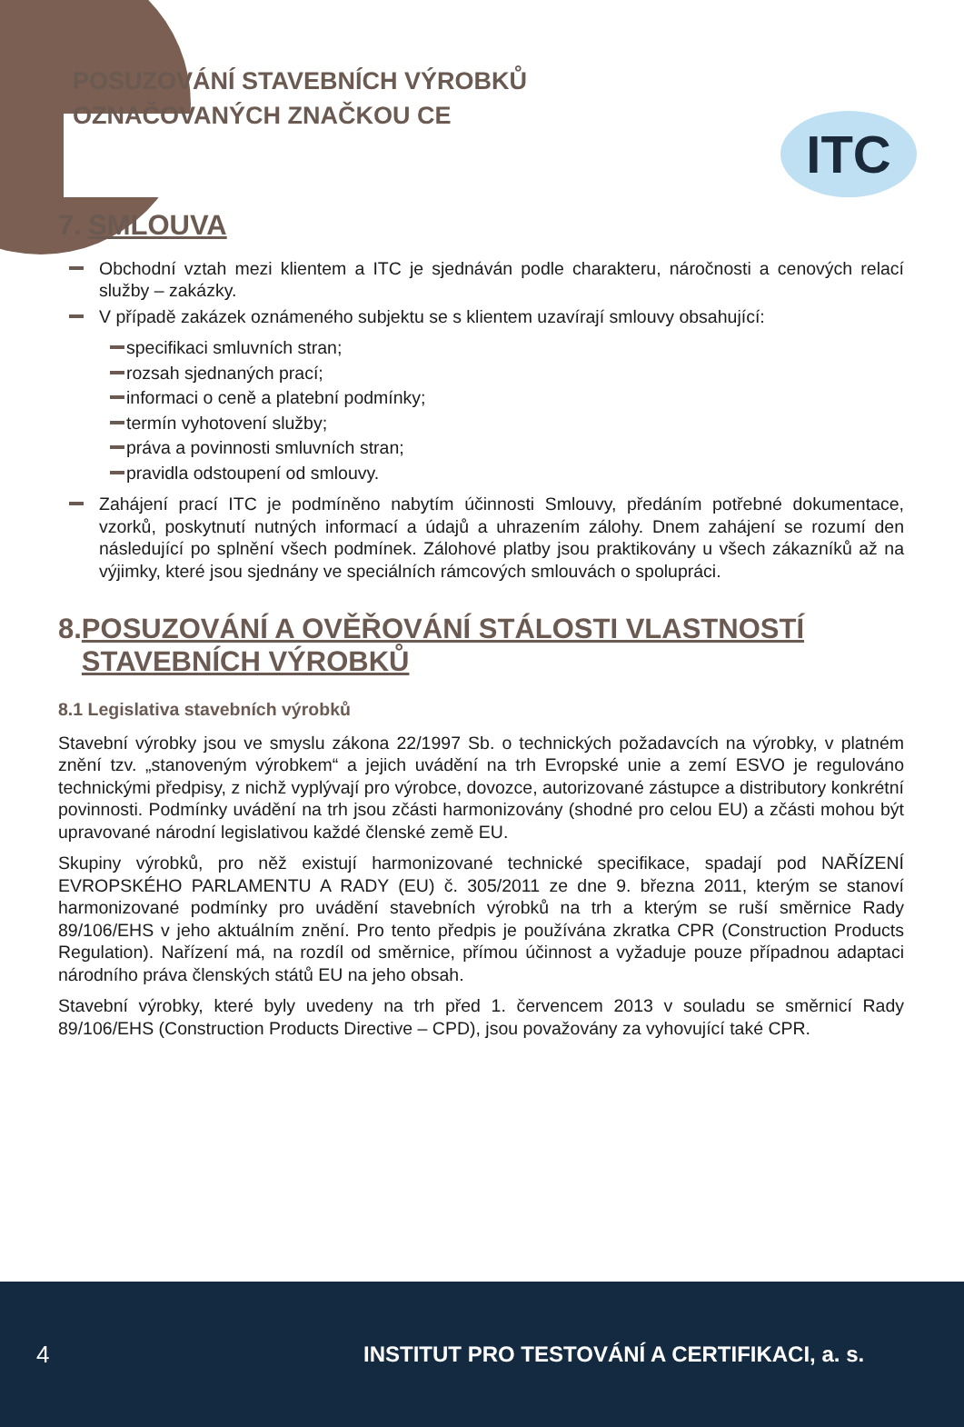POSUZOVÁNÍ STAVEBNÍCH VÝROBKŮ
OZNAČOVANÝCH ZNAČKOU CE
ITC
7. SMLOUVA
Obchodní vztah mezi klientem a ITC je sjednáván podle charakteru, náročnosti a cenových relací služby – zakázky.
V případě zakázek oznámeného subjektu se s klientem uzavírají smlouvy obsahující:
specifikaci smluvních stran;
rozsah sjednaných prací;
informaci o ceně a platební podmínky;
termín vyhotovení služby;
práva a povinnosti smluvních stran;
pravidla odstoupení od smlouvy.
Zahájení prací ITC je podmíněno nabytím účinnosti Smlouvy, předáním potřebné dokumentace, vzorků, poskytnutí nutných informací a údajů a uhrazením zálohy. Dnem zahájení se rozumí den následující po splnění všech podmínek. Zálohové platby jsou praktikovány u všech zákazníků až na výjimky, které jsou sjednány ve speciálních rámcových smlouvách o spolupráci.
8. POSUZOVÁNÍ A OVĚŘOVÁNÍ STÁLOSTI VLASTNOSTÍ STAVEBNÍCH VÝROBKŮ
8.1 Legislativa stavebních výrobků
Stavební výrobky jsou ve smyslu zákona 22/1997 Sb. o technických požadavcích na výrobky, v platném znění tzv. „stanoveným výrobkem“ a jejich uvádění na trh Evropské unie a zemí ESVO je regulováno technickými předpisy, z nichž vyplývají pro výrobce, dovozce, autorizované zástupce a distributory konkrétní povinnosti. Podmínky uvádění na trh jsou zčásti harmonizovány (shodné pro celou EU) a zčásti mohou být upravované národní legislativou každé členské země EU.
Skupiny výrobků, pro něž existují harmonizované technické specifikace, spadají pod NAŘÍZENÍ EVROPSKÉHO PARLAMENTU A RADY (EU) č. 305/2011 ze dne 9. března 2011, kterým se stanoví harmonizované podmínky pro uvádění stavebních výrobků na trh a kterým se ruší směrnice Rady 89/106/EHS v jeho aktuálním znění. Pro tento předpis je používána zkratka CPR (Construction Products Regulation). Nařízení má, na rozdíl od směrnice, přímou účinnost a vyžaduje pouze případnou adaptaci národního práva členských států EU na jeho obsah.
Stavební výrobky, které byly uvedeny na trh před 1. červencem 2013 v souladu se směrnicí Rady 89/106/EHS (Construction Products Directive – CPD), jsou považovány za vyhovující také CPR.
4 INSTITUT PRO TESTOVÁNÍ A CERTIFIKACI, a. s.